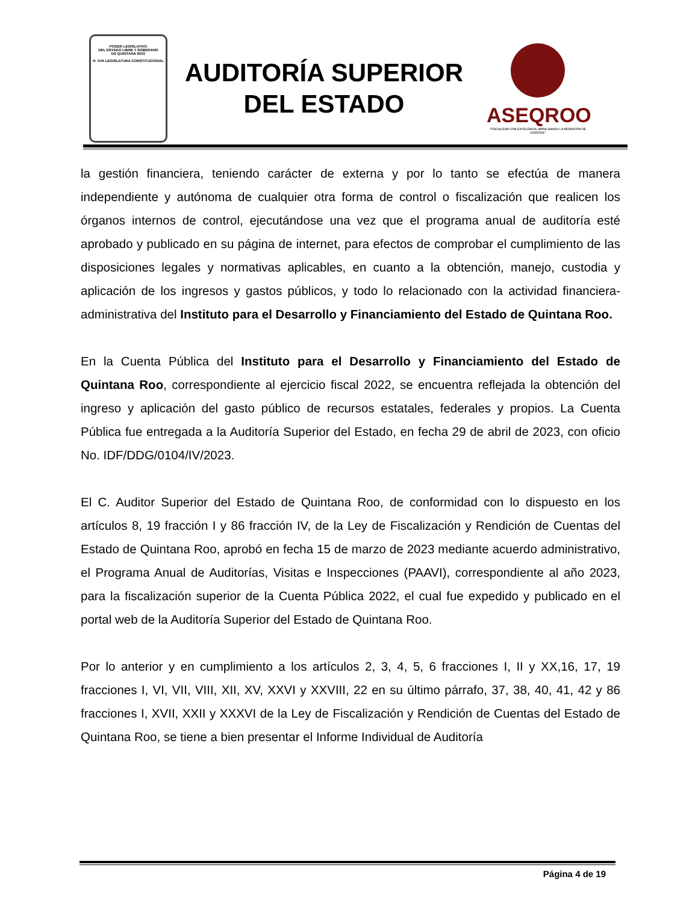PODER LEGISLATIVO
DEL ESTADO LIBRE Y SOBERANO
DE QUINTANA ROO
H. XVII LEGISLATURA CONSTITUCIONAL
AUDITORÍA SUPERIOR
DEL ESTADO
ASEQROO
"FISCALIZAR CON EXCELENCIA, IMPULSANDO LA RENDICIÓN DE CUENTAS"
la gestión financiera, teniendo carácter de externa y por lo tanto se efectúa de manera independiente y autónoma de cualquier otra forma de control o fiscalización que realicen los órganos internos de control, ejecutándose una vez que el programa anual de auditoría esté aprobado y publicado en su página de internet, para efectos de comprobar el cumplimiento de las disposiciones legales y normativas aplicables, en cuanto a la obtención, manejo, custodia y aplicación de los ingresos y gastos públicos, y todo lo relacionado con la actividad financiera-administrativa del Instituto para el Desarrollo y Financiamiento del Estado de Quintana Roo.
En la Cuenta Pública del Instituto para el Desarrollo y Financiamiento del Estado de Quintana Roo, correspondiente al ejercicio fiscal 2022, se encuentra reflejada la obtención del ingreso y aplicación del gasto público de recursos estatales, federales y propios. La Cuenta Pública fue entregada a la Auditoría Superior del Estado, en fecha 29 de abril de 2023, con oficio No. IDF/DDG/0104/IV/2023.
El C. Auditor Superior del Estado de Quintana Roo, de conformidad con lo dispuesto en los artículos 8, 19 fracción I y 86 fracción IV, de la Ley de Fiscalización y Rendición de Cuentas del Estado de Quintana Roo, aprobó en fecha 15 de marzo de 2023 mediante acuerdo administrativo, el Programa Anual de Auditorías, Visitas e Inspecciones (PAAVI), correspondiente al año 2023, para la fiscalización superior de la Cuenta Pública 2022, el cual fue expedido y publicado en el portal web de la Auditoría Superior del Estado de Quintana Roo.
Por lo anterior y en cumplimiento a los artículos 2, 3, 4, 5, 6 fracciones I, II y XX,16, 17, 19 fracciones I, VI, VII, VIII, XII, XV, XXVI y XXVIII, 22 en su último párrafo, 37, 38, 40, 41, 42 y 86 fracciones I, XVII, XXII y XXXVI de la Ley de Fiscalización y Rendición de Cuentas del Estado de Quintana Roo, se tiene a bien presentar el Informe Individual de Auditoría
Página 4 de 19